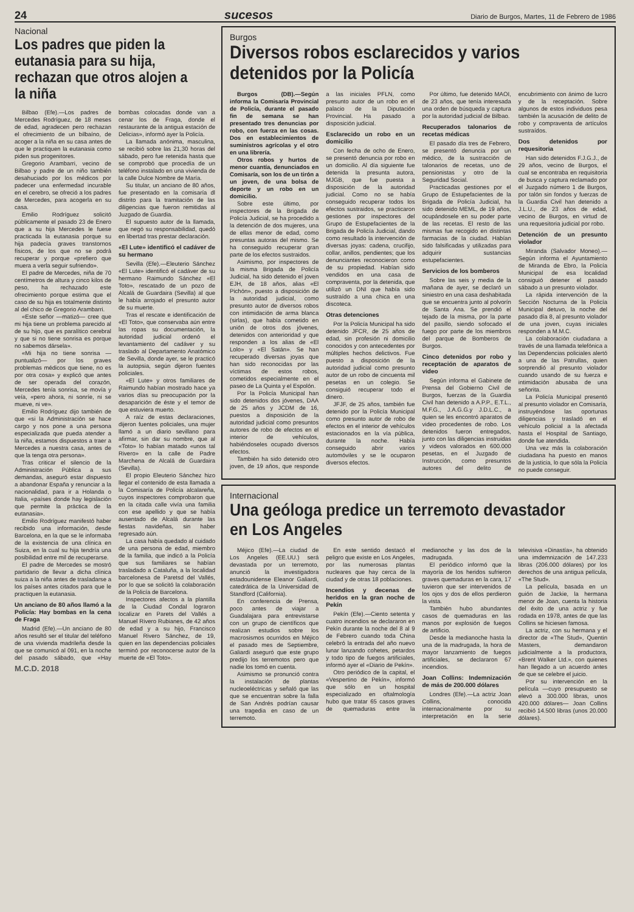24 sucesos Diario de Burgos, Martes, 11 de Febrero de 1986
Nacional
Los padres que piden la eutanasia para su hija, rechazan que otros alojen a la niña
Bilbao (Efe).—Los padres de Mercedes Rodríguez, de 18 meses de edad, agradecen pero rechazan el ofrecimiento de un bilbaíno, de acoger a la niña en su casa antes de que le practiquen la eutanasia como piden sus progenitores.
Gregorio Arambarri, vecino de Bilbao y padre de un niño también desahuciado por los médicos por padecer una enfermedad incurable en el cerebro, se ofreció a los padres de Mercedes, para acogerla en su casa.
Emilio Rodríguez solicitó públicamente el pasado 23 de Enero que a su hija Mercedes le fuese practicada la eutanasia porque su hija padecía graves transtornos físicos, de los que no se podrá recuperar y porque «prefiero que muera a verla seguir sufriendo».
El padre de Mercedes, niña de 70 centímetros de altura y cinco kilos de peso, ha rechazado este ofrecimiento porque estima que el caso de su hija es totalmente distinto al del chico de Gregorio Arambarri.
«Este señor —matizó— cree que mi hija tiene un problema parecido al de su hijo, que es paralítico cerebral y que si no tiene sonrisa es porque no sabemos dársela».
«Mi hija no tiene sonrisa —puntualizó— por los graves problemas médicos que tiene, no es por otra cosa» y explicó que antes de ser operada del corazón, Mercedes tenía sonrisa, se movía y veía, «pero ahora, ni sonríe, ni se mueve, ni ve».
Emilio Rodríguez dijo también de que «si la Administración se hace cargo y nos pone a una persona especializada que pueda atender a la niña, estamos dispuestos a traer a Mercedes a nuestra casa, antes de que la tenga otra persona».
Tras criticar el silencio de la Administración Pública a sus demandas, aseguró estar dispuesto a abandonar España y renunciar a la nacionalidad, para ir a Holanda o Italia, «países donde hay legislación que permite la práctica de la eutanasia».
Emilio Rodríguez manifestó haber recibido una información, desde Barcelona, en la que se le informaba de la existencia de una clínica en Suiza, en la cual su hija tendría una posibilidad entre mil de recuperarse.
El padre de Mercedes se mostró partidario de llevar a dicha clínica suiza a la niña antes de trasladarse a los países antes citados para que le practiquen la eutanasia.
Un anciano de 80 años llamó a la Policía: Hay bombas en la cena de Fraga
Madrid (Efe).—Un anciano de 80 años resultó ser el titular del teléfono de una vivienda madrileña desde la que se comunicó al 091, en la noche del pasado sábado, que «Hay bombas colocadas donde van a cenar los de Fraga, donde el restaurante de la antigua estación de Delicias», informó ayer la Policía.
La llamada anónima, masculina, se recibió sobre las 21,30 horas del sábado, pero fue retenida hasta que se comprobó que procedía de un teléfono instalado en una vivienda de la calle Dulce Nombre de María.
Su titular, un anciano de 80 años, fue presentado en la comisaría dl distrito para la tramitación de las diligencias que fueron remitidas al Juzgado de Guardia.
El supuesto autor de la llamada, que negó su responsabilidad, quedó en libertad tras prestar declaración.
«El Lute» identificó el cadáver de su hermano
Sevilla (Efe).—Eleuterio Sánchez «El Lute» identificó el cadáver de su hermano Raimundo Sánchez «El Toto», rescatado de un pozo de Alcalá de Guardaira (Sevilla) al que le había arrojado el presunto autor de su muerte.
Tras el rescate e identificación de «El Toto», que conservaba aún entre las ropas su documentación, la autoridad judicial ordenó el levantamiento del cadáver y su traslado al Departamento Anatómico de Sevilla, donde ayer, se le practicó la autopsia, según dijeron fuentes policiales.
«El Lute» y otros familiares de Raimundo habían mostrado hace ya varios días su preocupación por la desaparición de éste y el temor de que estuviera muerto.
A raíz de estas declaraciones, dijeron fuentes policiales, una mujer llamó a un diario sevillano para afirmar, sin dar su nombre, que al «Toto» lo habían matado «unos tal Rivero» en la calle de Padre Marchena de Alcalá de Guardaira (Sevilla).
El propio Eleuterio Sánchez hizo llegar el contenido de esta llamada a la Comisaría de Policía alcalareña, cuyos inspectores comprobaron que en la citada calle vivía una familia con ese apellido y que se había ausentado de Alcalá durante las fiestas navideñas, sin haber regresado aún.
La casa había quedado al cuidado de una persona de edad, miembro de la familia, que indicó a la Policía que sus familiares se habían trasladado a Cataluña, a la localidad barcelonesa de Paretsd del Vallés, por lo que se solicitó la colaboración de la Policía de Barcelona.
Inspectores afectos a la plantilla de la Ciudad Condal lograron localizar en Parets del Vallés a Manuel Rivero Rubianes, de 42 años de edad y a su hijo, Francisco Manuel Rivero Sánchez, de 19, quien en las dependencias policiales terminó por reconocerse autor de la muerte de «El Toto».
M.C.D. 2018
Burgos
Diversos robos esclarecidos y varios detenidos por la Policía
Burgos (DB).—Según informa la Comisaría Provincial de Policía, durante el pasado fin de semana se han presentado tres denuncias por robo, con fuerza en las cosas. Dos en establecimientos de suministros agrícolas y el otro en una librería.
Otros robos y hurtos de menor cuantía, denunciados en Comisaría, son los de un tirón a un joven, de una bolsa de deporte y un robo en un domicilio.
Sobre este último, por inspectores de la Brigada de Policía Judicial, se ha procedido a la detención de dos mujeres, una de ellas menor de edad, como presuntas autoras del mismo. Se ha conseguido recuperar gran parte de los efectos sustraidos.
Asimismo, por inspectores de la misma Brigada de Policía Judicial, ha sido detenido el joven EJH, de 18 años, alias «El Pichón», puesto a disposición de la autoridad judicial, como presunto autor de diversos robos con intimidación de arma blanca (sirlas), que había cometido en unión de otros dos jóvenes, detenidos con anterioridad y que responden a los alias de «El Lolo» y «El Satán». Se han recuperado diversas joyas que han sido reconocidas por las víctimas de estos robos, cometidos especialmente en el paseo de La Quinta y el Espolón.
Por la Policía Municipal han sido detenidos dos jóvenes, DAA de 25 años y JCDM de 16, puestos a disposición de la autoridad judicial como presuntos autores de robo de efectos en el interior de vehículos, habiéndoseles ocupado diversos efectos.
También ha sido detenido otro joven, de 19 años, que responde a las iniciales PFLN, como presunto autor de un robo en el palacio de la Diputación Provincial. Ha pasado a disposición judicial.
Esclarecido un robo en un domicilio
Con fecha de ocho de Enero, se presentó denuncia por robo en un domicilio. Al día siguiente fue detenida la presunta autora, MJGB, que fue puesta a disposición de la autoridad judicial. Como no se había conseguido recuperar todos los efectos sustraidos, se practicaron gestiones por inspectores del Grupo de Estupefacientes de la Brigada de Policía Judicial, dando como resultado la intervención de diversas joyas: cadena, crucifijo, collar, anillos, pendientes; que los denunciantes reconocieron como de su propiedad. Habían sido vendidos en una casa de compraventa, por la detenida, que utilizó un DNI que había sido sustraído a una chica en una discoteca.
Otras detenciones
Por la Policía Municipal ha sido detenido JFCR, de 25 años de edad, sin profesión ni domicilio conocidos y con antecedentes por múltiples hechos delictivos. Fue puesto a disposición de la autoridad judicial como presunto autor de un robo de cincuenta mil pesetas en un colegio. Se consiguió recuperar todo el dinero.
JFJF, de 25 años, también fue detenido por la Policía Municipal como presunto autor de robo de efectos en el interior de vehículos estacionados en la vía pública, durante la noche. Había conseguido abrir varios automóviles y se le ocuparon diversos efectos.
Por último, fue detenido MAOI, de 23 años, que tenía interesada una orden de búsqueda y captura por la autoridad judicial de Bilbao.
Recuperados talonarios de recetas médicas
El pasado día tres de Febrero, se presentó denuncia por un médico, de la sustracción de talonarios de recetas, uno de pensionistas y otro de la Seguridad Social.
Practicadas gestiones por el Grupo de Estupefacientes de la Brigada de Policía Judicial, ha sido detenido MEML, de 19 años, ocupándosele en su poder parte de las recetas. El resto de las mismas fue recogido en distintas farmacias de la ciudad. Habían sido falsificadas y utilizadas para adquirir sustancias estupefacientes.
Servicios de los bomberos
Sobre las seis y media de la mañana de ayer, se declaró un siniestro en una casa deshabitada que se encuentra junto al polvorín de Santa Ana. Se prendió el tejado de la misma, por la parte del pasillo, siendo sofocado el fuego por parte de los miembros del parque de Bomberos de Burgos.
Cinco detenidos por robo y receptación de aparatos de video
Según informa el Gabinete de Prensa del Gobierno Civil de Burgos, fuerzas de la Guardia Civil han detenido a A.P.P., E.T.L., M.F.G., J.A.G.G.y J.D.L.C., a quien se les encontró aparatos de video procedentes de robo. Los detenidos fueron entregados, junto con las diligencias instruidas y videos valorados en 600.000 pesetas, en el Juzgado de Instrucción, como presuntos autores del delito de encubrimiento con ánimo de lucro y de la receptación. Sobre algunos de estos individuos pesa también la acusación de delito de robo y compraventa de artículos sustraídos.
Dos detenidos por requesitoria
Han sido detenidos F.J.G.J., de 29 años, vecino de Burgos, el cual se encontraba en requisitoria de busca y captura reclamado por el Juzgado número 1 de Burgos, por talón sin fondos y fuerzas de la Guardia Civil han detenido a J.L.U., de 23 años de edad, vecino de Burgos, en virtud de una requesitoria judicial por robo.
Detención de un presunto violador
Miranda (Salvador Moneo).—Según informa el Ayuntamiento de Miranda de Ebro, la Policía Municipal de esa localidad consiguió detener el pasado sábado a un presunto violador.
La rápida intervención de la Sección Nocturna de la Policía Municipal detuvo, la noche del pasado día 8, al presunto violador de una joven, cuyas iniciales responden a M.M.C.
La colaboración ciudadana a través de una llamada telefónica a las Dependencias policiales alertó a una de las Patrullas, quien sorprendió al presunto violador cuando usando de su fuerza e intimidación abusaba de una señorita.
La Policía Municipal presentó al presunto violador en Comisaría, instruyéndose las oportunas diligencias y trasladó en el vehículo policial a la afectada hasta el Hospital de Santiago, donde fue atendida.
Una vez más la colaboración ciudadana ha puesto en manos de la justicia, lo que sóla la Policía no puede conseguir.
Internacional
Una geóloga predice un terremoto devastador en Los Angeles
Méjico (Efe).—La ciudad de Los Angeles (EE.UU.) será devastada por un terremoto, anunció la investigadora estadounidense Eleanor Galiardi, catedrática de la Universidad de Standford (California).
En conferencia de Prensa, poco antes de viajar a Guadalajara para entrevistarse con un grupo de científicos que realizan estudios sobre los macrosismos ocurridos en Méjico el pasado mes de Septiembre, Galiardi aseguró que este grupo predijo los terremotos pero que nadie los tomó en cuenta.
Asimismo se pronunció contra la instalación de plantas nucleoeléctricas y señaló que las que se encuentran sobre la falla de San Andrés podrían causar una tragedia en caso de un terremoto.
En este sentido destacó el peligro que existe en Los Angeles, por las numerosas plantas nucleares que hay cerca de la ciudad y de otras 18 poblaciones.
Incendios y decenas de heridos en la gran noche de Pekín
Pekín (Efe).—Ciento setenta y cuatro incendios se declararon en Pekín durante la noche del 8 al 9 de Febrero cuando toda China celebró la entrada del año nuevo lunar lanzando cohetes, petardos y todo tipo de fuegos artificiales, informó ayer el «Diario de Pekín».
Otro periódico de la capital, el «Vespertino de Pekín», informó que sólo en un hospital especializado en oftalmología hubo que tratar 65 casos graves de quemaduras entre la medianoche y las dos de la madrugada.
El periódico informó que la mayoría de los heridos sufrieron graves quemaduras en la cara, 17 tuvieron que ser intervenidos de los ojos y dos de ellos perdieron la vista.
También hubo abundantes casos de quemaduras en las manos por explosión de fuegos de artificio.
Desde la medianoche hasta la una de la madrugada, la hora de mayor lanzamiento de fuegos artificiales, se declararon 67 incendios.
Joan Collins: Indemnización de más de 200.000 dólares
Londres (Efe).—La actriz Joan Collins, conocida internacionalmente por su interpretación en la serie televisiva «Dinastía», ha obtenido una imdemnización de 147.233 libras (206.000 dólares) por los derechos de una antigua película, «The Stud».
La película, basada en un guión de Jackie, la hermana menor de Joan, cuenta la historia del éxito de una actriz y fue rodada en 1978, antes de que las Collins se hiciesen famosa.
La actriz, con su hermana y el director de «The Stud», Quentin Masters, demandaron judicialmente a la productora, «Brent Walker Ltd.», con quienes han llegado a un acuerdo antes de que se celebre el juicio.
Por su intervención en la película —cuyo presupuesto se elevó a 300.000 libras, unos 420.000 dólares— Joan Collins recibió 14.500 libras (unos 20.000 dólares).